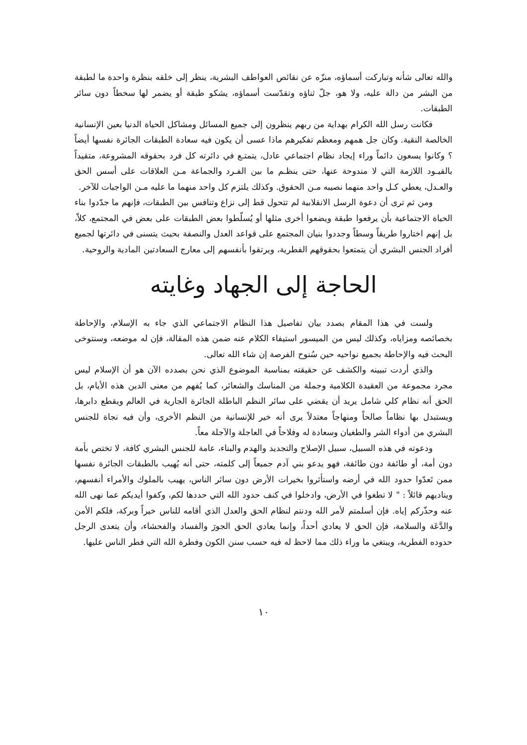والله تعالى شأنه وتباركت أسماؤه، منزّه عن نقائص العواطف البشرية، ينظر إلى خلقه بنظرة واحدة ما لطبقة من البشر من دالة عليه، ولا هو، جلّ ثناؤه وتقدّست أسماؤه، يشكو طبقة أو يضمر لها سخطاً دون سائر الطبقات.
فكانت رسل الله الكرام بهداية من ربهم ينظرون إلى جميع المسائل ومشاكل الحياة الدنيا بعين الإنسانية الخالصة النقية. وكان جل همهم ومعظم تفكيرهم ماذا عسى أن يكون فيه سعادة الطبقات الجائرة نفسها أيضاً ؟ وكانوا يسعون دائماً وراء إيجاد نظام اجتماعي عادل، يتمتـع في دائرته كل فرد بحقوقه المشروعة، متقيداً بالقيـود اللازمة التي لا مندوحة عنها، حتى ينظـم ما بين الفـرد والجماعة مـن العلاقات على أسس الحق والعـدل، يعطي كـل واحد منهما نصيبه مـن الحقوق. وكذلك يلتزم كل واحد منهما ما عليه مـن الواجبات للآخر.
ومن ثم ترى أن دعوة الرسل الانقلابية لم تتحول قط إلى نزاع وتنافس بين الطبقات، فإنهم ما جدّدوا بناء الحياة الاجتماعية بأن يرفعوا طبقة ويضعوا أخرى مثلها أو يُسلّطوا بعض الطبقات على بعض في المجتمع، كلاّ، بل إنهم اختاروا طريقاً وسطاً وجددوا بنيان المجتمع على قواعد العدل والنصفة بحيث يتسنى في دائرتها لجميع أفراد الجنس البشري أن يتمتعوا بحقوقهم الفطرية، ويرتقوا بأنفسهم إلى معارج السعادتين المادية والروحية.
الحاجة إلى الجهاد وغايته
ولست في هذا المقام بصدد بيان تفاصيل هذا النظام الاجتماعي الذي جاء به الإسلام، والإحاطة بخصائصه ومزاياه، وكذلك ليس من الميسور استيفاء الكلام عنه ضمن هذه المقالة، فإن له موضعه، وسنتوخى البحث فيه والإحاطة بجميع نواحيه حين سُنوح الفرصة إن شاء الله تعالى.
والذي أردت تبيينه والكشف عن حقيقته بمناسبة الموضوع الذي نحن بصدده الآن هو أن الإسلام ليس مجرد مجموعة من العقيدة الكلامية وجملة من المناسك والشعائر، كما يُفهم من معنى الدين هذه الأيام، بل الحق أنه نظام كلي شامل يريد أن يقضي على سائر النظم الباطلة الجائرة الجارية في العالم ويقطع دابرها، ويستبدل بها نظاماً صالحاً ومنهاجاً معتدلاً يرى أنه خير للإنسانية من النظم الأخرى، وأن فيه نجاة للجنس البشري من أدواء الشر والطغيان وسعادة له وفلاحاً في العاجلة والآجلة معاً.
ودعوته في هذه السبيل، سبيل الإصلاح والتجديد والهدم والبناء، عامة للجنس البشري كافة، لا تختص بأمة دون أمة، أو طائفة دون طائفة، فهو يدعو بني آدم جميعاً إلى كلمته، حتى أنه يُهيب بالطبقات الجائرة نفسها ممن تَعدّوا حدود الله في أرضه واستأثروا بخيرات الأرض دون سائر الناس، يهيب بالملوك والأمراء أنفسهم، ويناديهم قائلاً : " لا تطغوا في الأرض، وادخلوا في كنف حدود الله التي حددها لكم، وكفوا أيديكم عما نهى الله عنه وحذّركم إياه. فإن أسلمتم لأمر الله ودنتم لنظام الحق والعدل الذي أقامه للناس خيراً وبركة، فلكم الأمن والدَّعَة والسلامة، فإن الحق لا يعادي أحداً، وإنما يعادي الحق الجورَ والفساد والفحشاء، وأن يتعدى الرجل حدوده الفطرية، ويبتغي ما وراء ذلك مما لاحظ له فيه حسب سنن الكون وفطرة الله التي فطر الناس عليها.
١٠